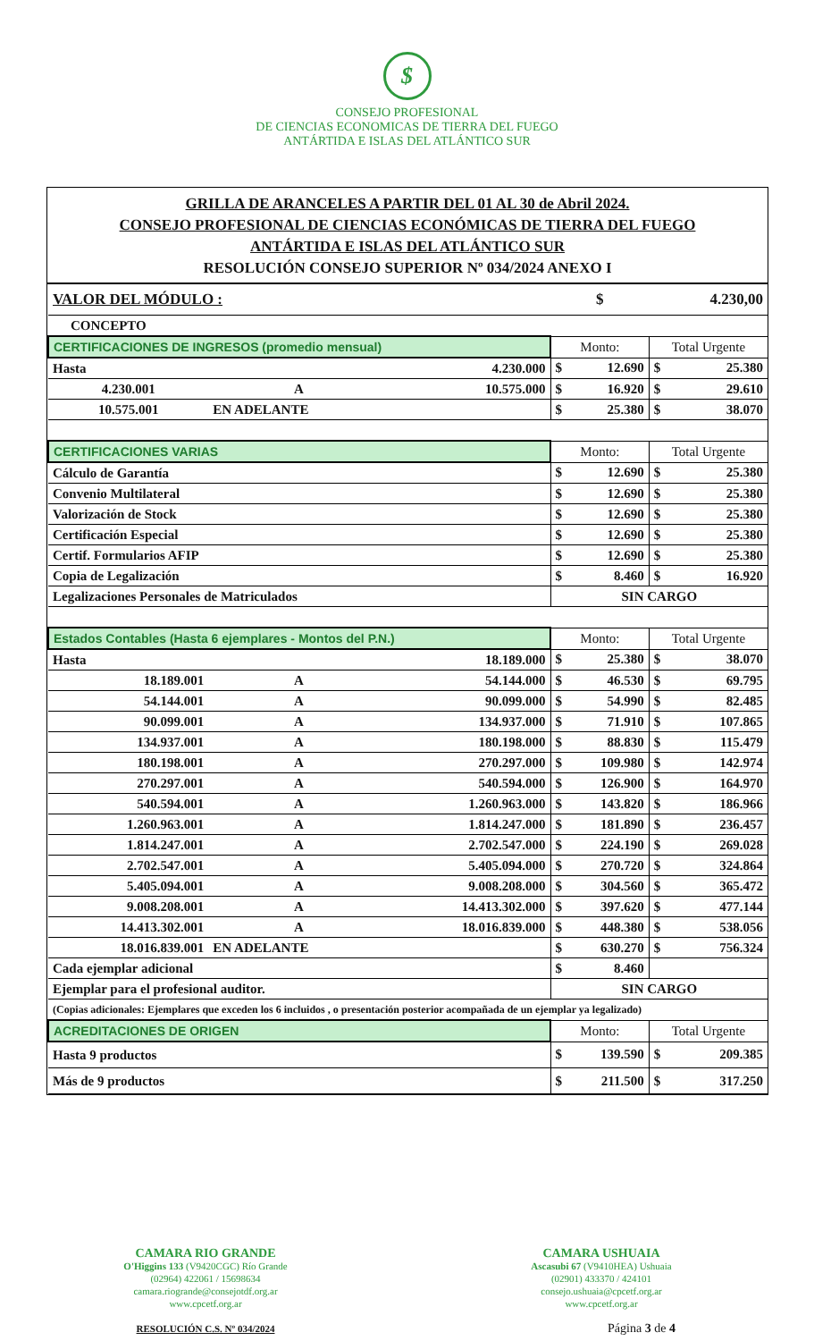$
CONSEJO PROFESIONAL
DE CIENCIAS ECONOMICAS DE TIERRA DEL FUEGO
ANTÁRTIDA E ISLAS DEL ATLÁNTICO SUR
GRILLA DE ARANCELES A PARTIR DEL 01 AL 30 de Abril 2024.
CONSEJO PROFESIONAL DE CIENCIAS ECONÓMICAS DE TIERRA DEL FUEGO
ANTÁRTIDA E ISLAS DEL ATLÁNTICO SUR
RESOLUCIÓN CONSEJO SUPERIOR Nº 034/2024 ANEXO I
| VALOR DEL MÓDULO : | | | $ | | 4.230,00 | |
| CONCEPTO | | | | | | |
| CERTIFICACIONES DE INGRESOS (promedio mensual) | | | Monto: | | Total Urgente | |
| Hasta | | 4.230.000 | $ | 12.690 | $ | 25.380 |
| 4.230.001 | A | 10.575.000 | $ | 16.920 | $ | 29.610 |
| 10.575.001 | EN ADELANTE | | $ | 25.380 | $ | 38.070 |
| CERTIFICACIONES VARIAS | | | Monto: | | Total Urgente | |
| Cálculo de Garantía | | | $ | 12.690 | $ | 25.380 |
| Convenio Multilateral | | | $ | 12.690 | $ | 25.380 |
| Valorización de Stock | | | $ | 12.690 | $ | 25.380 |
| Certificación Especial | | | $ | 12.690 | $ | 25.380 |
| Certif. Formularios AFIP | | | $ | 12.690 | $ | 25.380 |
| Copia de Legalización | | | $ | 8.460 | $ | 16.920 |
| Legalizaciones Personales de Matriculados | | | SIN CARGO | | | |
| Estados Contables (Hasta 6 ejemplares - Montos del P.N.) | | | Monto: | | Total Urgente | |
| Hasta | | 18.189.000 | $ | 25.380 | $ | 38.070 |
| 18.189.001 | A | 54.144.000 | $ | 46.530 | $ | 69.795 |
| 54.144.001 | A | 90.099.000 | $ | 54.990 | $ | 82.485 |
| 90.099.001 | A | 134.937.000 | $ | 71.910 | $ | 107.865 |
| 134.937.001 | A | 180.198.000 | $ | 88.830 | $ | 115.479 |
| 180.198.001 | A | 270.297.000 | $ | 109.980 | $ | 142.974 |
| 270.297.001 | A | 540.594.000 | $ | 126.900 | $ | 164.970 |
| 540.594.001 | A | 1.260.963.000 | $ | 143.820 | $ | 186.966 |
| 1.260.963.001 | A | 1.814.247.000 | $ | 181.890 | $ | 236.457 |
| 1.814.247.001 | A | 2.702.547.000 | $ | 224.190 | $ | 269.028 |
| 2.702.547.001 | A | 5.405.094.000 | $ | 270.720 | $ | 324.864 |
| 5.405.094.001 | A | 9.008.208.000 | $ | 304.560 | $ | 365.472 |
| 9.008.208.001 | A | 14.413.302.000 | $ | 397.620 | $ | 477.144 |
| 14.413.302.001 | A | 18.016.839.000 | $ | 448.380 | $ | 538.056 |
| 18.016.839.001 | EN ADELANTE | | $ | 630.270 | $ | 756.324 |
| Cada ejemplar adicional | | | $ | 8.460 | | |
| Ejemplar para el profesional auditor. | | | SIN CARGO | | | |
| (Copias adicionales: Ejemplares que exceden los 6 incluidos , o presentación posterior acompañada de un ejemplar ya legalizado) | | | | | | |
| ACREDITACIONES DE ORIGEN | | | Monto: | | Total Urgente | |
| Hasta 9 productos | | | $ | 139.590 | $ | 209.385 |
| Más de 9 productos | | | $ | 211.500 | $ | 317.250 |
CAMARA RIO GRANDE
O'Higgins 133 (V9420CGC) Río Grande
(02964) 422061 / 15698634
camara.riogrande@consejotdf.org.ar
www.cpcetf.org.ar
RESOLUCIÓN C.S. Nº 034/2024
CAMARA USHUAIA
Ascasubi 67 (V9410HEA) Ushuaia
(02901) 433370 / 424101
consejo.ushuaia@cpcetf.org.ar
www.cpcetf.org.ar
Página 3 de 4